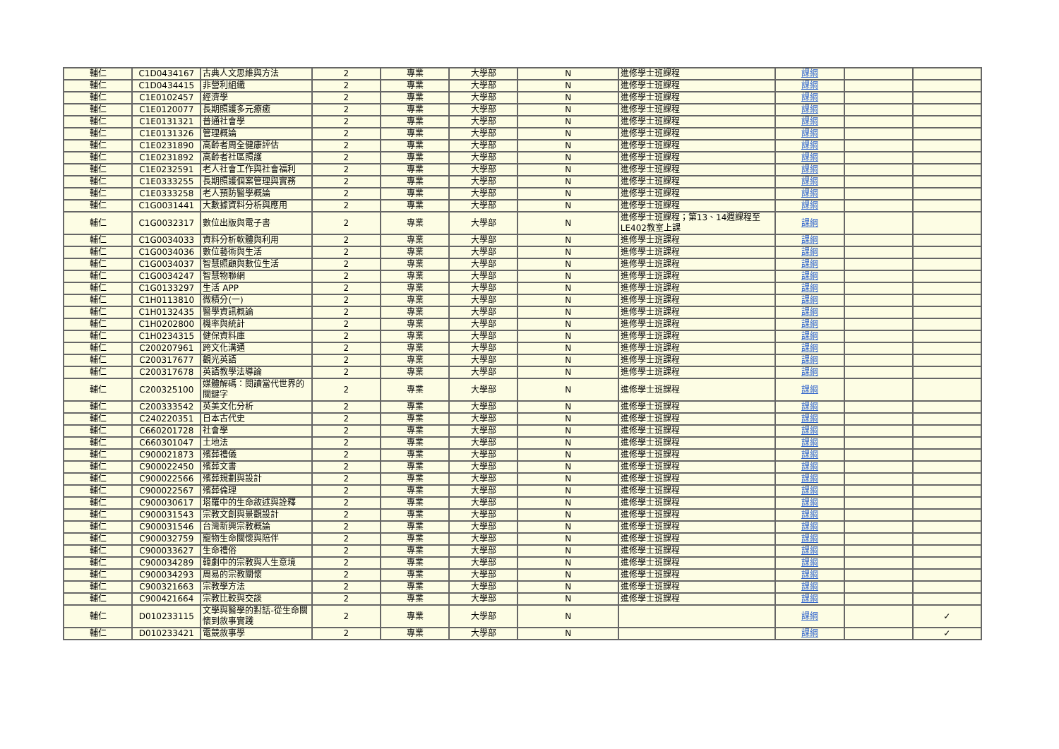| 輔仁 | C1D0434167 | 古典人文思維與方法 | 2 | 專業 | 大學部 | N | 進修學士班課程 | 課綱 | | |
| 輔仁 | C1D0434415 | 非營利組織 | 2 | 專業 | 大學部 | N | 進修學士班課程 | 課綱 | | |
| 輔仁 | C1E0102457 | 經濟學 | 2 | 專業 | 大學部 | N | 進修學士班課程 | 課綱 | | |
| 輔仁 | C1E0120077 | 長期照護多元療癒 | 2 | 專業 | 大學部 | N | 進修學士班課程 | 課綱 | | |
| 輔仁 | C1E0131321 | 普通社會學 | 2 | 專業 | 大學部 | N | 進修學士班課程 | 課綱 | | |
| 輔仁 | C1E0131326 | 管理概論 | 2 | 專業 | 大學部 | N | 進修學士班課程 | 課綱 | | |
| 輔仁 | C1E0231890 | 高齡者周全健康評估 | 2 | 專業 | 大學部 | N | 進修學士班課程 | 課綱 | | |
| 輔仁 | C1E0231892 | 高齡者社區照護 | 2 | 專業 | 大學部 | N | 進修學士班課程 | 課綱 | | |
| 輔仁 | C1E0232591 | 老人社會工作與社會福利 | 2 | 專業 | 大學部 | N | 進修學士班課程 | 課綱 | | |
| 輔仁 | C1E0333255 | 長期照護個案管理與實務 | 2 | 專業 | 大學部 | N | 進修學士班課程 | 課綱 | | |
| 輔仁 | C1E0333258 | 老人預防醫學概論 | 2 | 專業 | 大學部 | N | 進修學士班課程 | 課綱 | | |
| 輔仁 | C1G0031441 | 大數據資料分析與應用 | 2 | 專業 | 大學部 | N | 進修學士班課程 | 課綱 | | |
| 輔仁 | C1G0032317 | 數位出版與電子書 | 2 | 專業 | 大學部 | N | 進修學士班課程；第13、14週課程至LE402教室上課 | 課綱 | | |
| 輔仁 | C1G0034033 | 資料分析軟體與利用 | 2 | 專業 | 大學部 | N | 進修學士班課程 | 課綱 | | |
| 輔仁 | C1G0034036 | 數位藝術與生活 | 2 | 專業 | 大學部 | N | 進修學士班課程 | 課綱 | | |
| 輔仁 | C1G0034037 | 智慧照顧與數位生活 | 2 | 專業 | 大學部 | N | 進修學士班課程 | 課綱 | | |
| 輔仁 | C1G0034247 | 智慧物聯網 | 2 | 專業 | 大學部 | N | 進修學士班課程 | 課綱 | | |
| 輔仁 | C1G0133297 | 生活 APP | 2 | 專業 | 大學部 | N | 進修學士班課程 | 課綱 | | |
| 輔仁 | C1H0113810 | 微積分(一) | 2 | 專業 | 大學部 | N | 進修學士班課程 | 課綱 | | |
| 輔仁 | C1H0132435 | 醫學資訊概論 | 2 | 專業 | 大學部 | N | 進修學士班課程 | 課綱 | | |
| 輔仁 | C1H0202800 | 機率與統計 | 2 | 專業 | 大學部 | N | 進修學士班課程 | 課綱 | | |
| 輔仁 | C1H0234315 | 健保資料庫 | 2 | 專業 | 大學部 | N | 進修學士班課程 | 課綱 | | |
| 輔仁 | C200207961 | 跨文化溝通 | 2 | 專業 | 大學部 | N | 進修學士班課程 | 課綱 | | |
| 輔仁 | C200317677 | 觀光英語 | 2 | 專業 | 大學部 | N | 進修學士班課程 | 課綱 | | |
| 輔仁 | C200317678 | 英語教學法導論 | 2 | 專業 | 大學部 | N | 進修學士班課程 | 課綱 | | |
| 輔仁 | C200325100 | 媒體解碼：閱讀當代世界的關鍵字 | 2 | 專業 | 大學部 | N | 進修學士班課程 | 課綱 | | |
| 輔仁 | C200333542 | 英美文化分析 | 2 | 專業 | 大學部 | N | 進修學士班課程 | 課綱 | | |
| 輔仁 | C240220351 | 日本古代史 | 2 | 專業 | 大學部 | N | 進修學士班課程 | 課綱 | | |
| 輔仁 | C660201728 | 社會學 | 2 | 專業 | 大學部 | N | 進修學士班課程 | 課綱 | | |
| 輔仁 | C660301047 | 土地法 | 2 | 專業 | 大學部 | N | 進修學士班課程 | 課綱 | | |
| 輔仁 | C900021873 | 殯葬禮儀 | 2 | 專業 | 大學部 | N | 進修學士班課程 | 課綱 | | |
| 輔仁 | C900022450 | 殯葬文書 | 2 | 專業 | 大學部 | N | 進修學士班課程 | 課綱 | | |
| 輔仁 | C900022566 | 殯葬規劃與設計 | 2 | 專業 | 大學部 | N | 進修學士班課程 | 課綱 | | |
| 輔仁 | C900022567 | 殯葬倫理 | 2 | 專業 | 大學部 | N | 進修學士班課程 | 課綱 | | |
| 輔仁 | C900030617 | 塔羅中的生命敘述與詮釋 | 2 | 專業 | 大學部 | N | 進修學士班課程 | 課綱 | | |
| 輔仁 | C900031543 | 宗教文創與景觀設計 | 2 | 專業 | 大學部 | N | 進修學士班課程 | 課綱 | | |
| 輔仁 | C900031546 | 台灣新興宗教概論 | 2 | 專業 | 大學部 | N | 進修學士班課程 | 課綱 | | |
| 輔仁 | C900032759 | 寵物生命關懷與陪伴 | 2 | 專業 | 大學部 | N | 進修學士班課程 | 課綱 | | |
| 輔仁 | C900033627 | 生命禮俗 | 2 | 專業 | 大學部 | N | 進修學士班課程 | 課綱 | | |
| 輔仁 | C900034289 | 韓劇中的宗教與人生意境 | 2 | 專業 | 大學部 | N | 進修學士班課程 | 課綱 | | |
| 輔仁 | C900034293 | 周易的宗教關懷 | 2 | 專業 | 大學部 | N | 進修學士班課程 | 課綱 | | |
| 輔仁 | C900321663 | 宗教學方法 | 2 | 專業 | 大學部 | N | 進修學士班課程 | 課綱 | | |
| 輔仁 | C900421664 | 宗教比較與交談 | 2 | 專業 | 大學部 | N | 進修學士班課程 | 課綱 | | |
| 輔仁 | D010233115 | 文學與醫學的對話-從生命關懷到敘事實踐 | 2 | 專業 | 大學部 | N | | 課綱 | | ✓ |
| 輔仁 | D010233421 | 電競敘事學 | 2 | 專業 | 大學部 | N | | 課綱 | | ✓ |